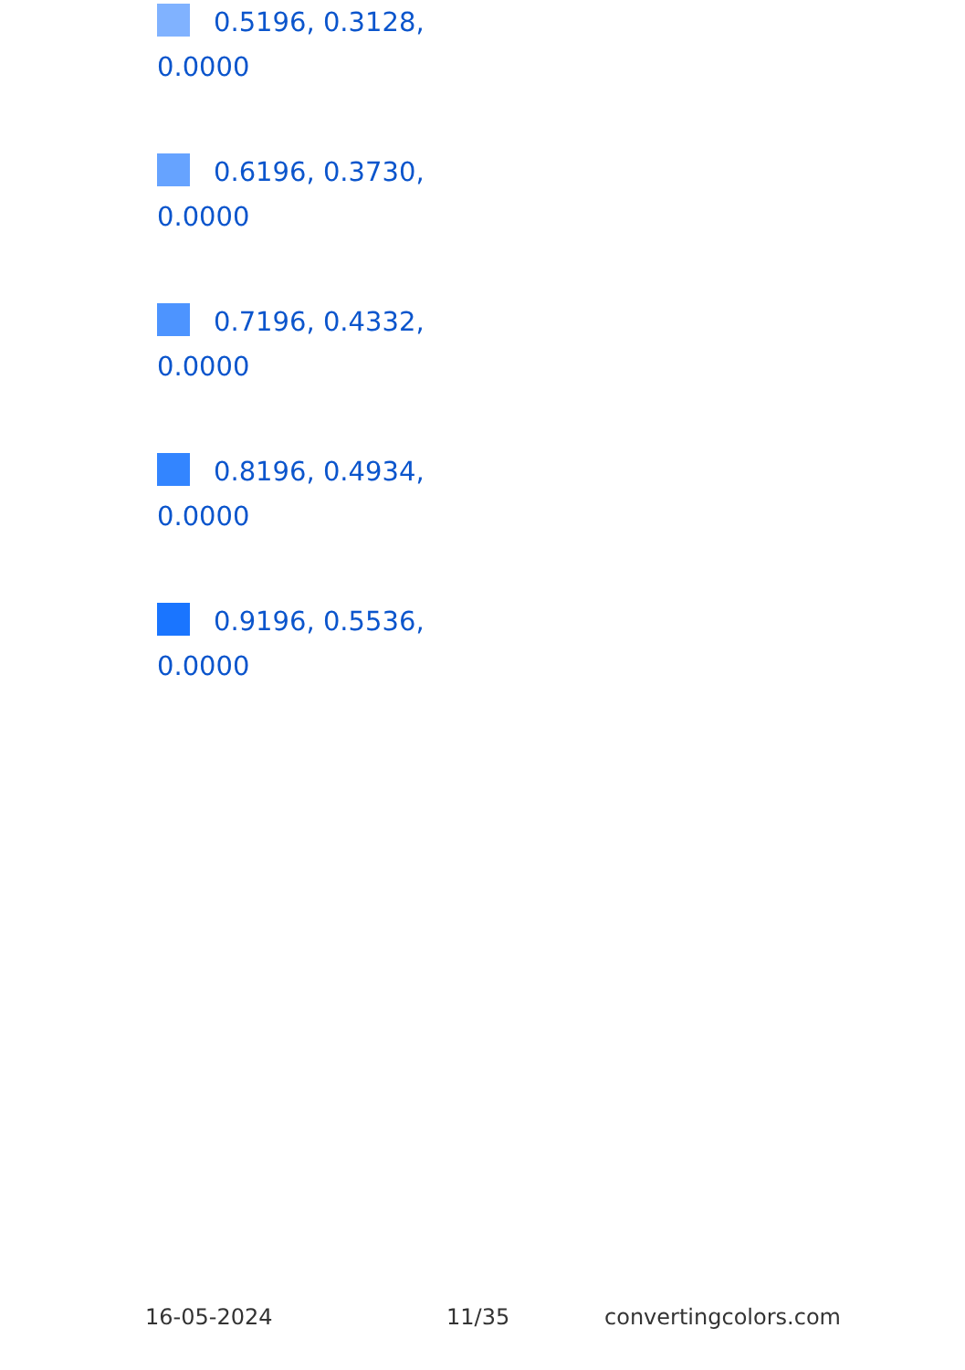0.5196, 0.3128, 0.0000
0.6196, 0.3730, 0.0000
0.7196, 0.4332, 0.0000
0.8196, 0.4934, 0.0000
0.9196, 0.5536, 0.0000
16-05-2024 11/35 convertingcolors.com